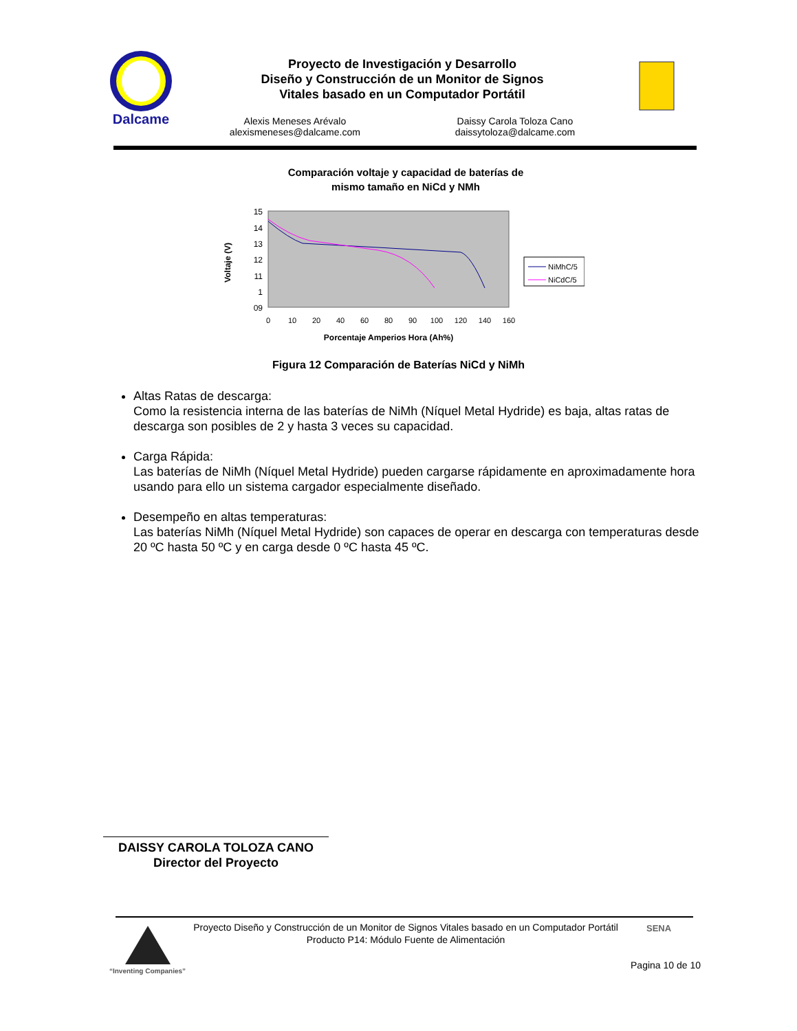Dalcame
Proyecto de Investigación y Desarrollo
Diseño y Construcción de un Monitor de Signos
Vitales basado en un Computador Portátil
Alexis Meneses Arévalo
alexismeneses@dalcame.com
Daissy Carola Toloza Cano
daissytoloza@dalcame.com
Comparación voltaje y capacidad de baterías de
mismo tamaño en NiCd y NMh
15
14
13
12
11
1
09
0
10
20
40
60
80
90
100
120
140
160
Porcentaje Amperios Hora (Ah%)
Voltaje (V)
NiMhC/5
NiCdC/5
Figura 12 Comparación de Baterías NiCd y NiMh
Altas Ratas de descarga:
Como la resistencia interna de las baterías de NiMh (Níquel Metal Hydride) es baja, altas ratas de descarga son posibles de 2 y hasta 3 veces su capacidad.
Carga Rápida:
Las baterías de NiMh (Níquel Metal Hydride) pueden cargarse rápidamente en aproximadamente hora usando para ello un sistema cargador especialmente diseñado.
Desempeño en altas temperaturas:
Las baterías NiMh (Níquel Metal Hydride) son capaces de operar en descarga con temperaturas desde 20 ºC hasta 50 ºC y en carga desde 0 ºC hasta 45 ºC.
DAISSY CAROLA TOLOZA CANO
Director del Proyecto
“Inventing Companies”
Proyecto Diseño y Construcción de un Monitor de Signos Vitales basado en un Computador Portátil
Producto P14: Módulo Fuente de Alimentación
SENA
Pagina 10 de 10